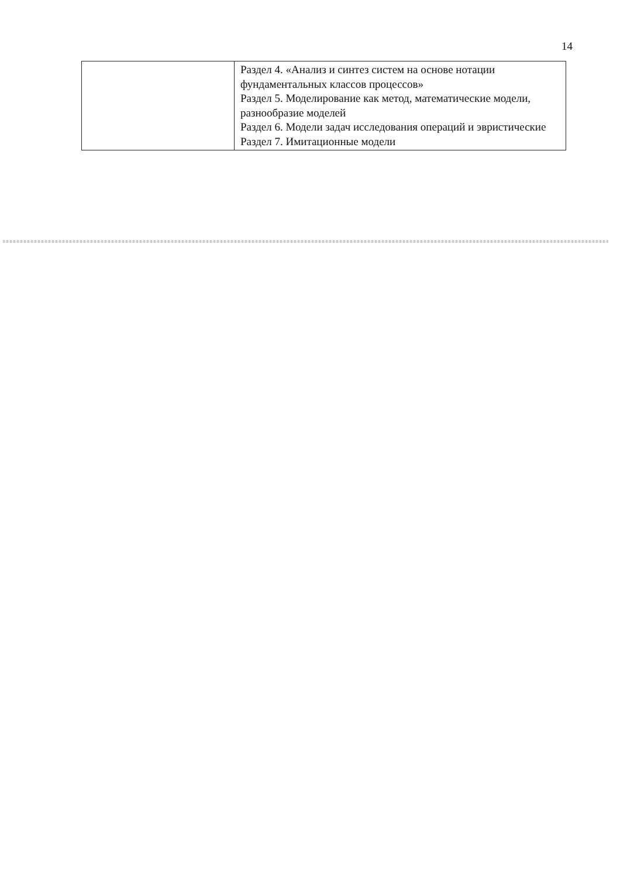14
| | Раздел 4. «Анализ и синтез систем на основе нотации фундаментальных классов процессов» Раздел 5. Моделирование как метод, математические модели, разнообразие моделей Раздел 6. Модели задач исследования операций и эвристические Раздел 7. Имитационные модели |